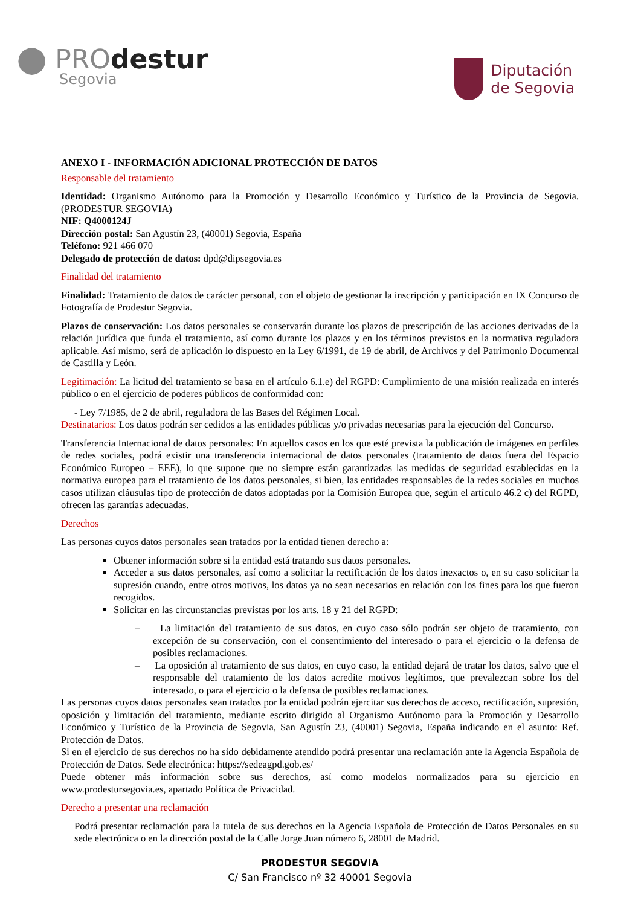⬤ PROdestur
Segovia
Diputación
de Segovia
ANEXO I - INFORMACIÓN ADICIONAL PROTECCIÓN DE DATOS
Responsable del tratamiento
Identidad: Organismo Autónomo para la Promoción y Desarrollo Económico y Turístico de la Provincia de Segovia. (PRODESTUR SEGOVIA)
NIF: Q4000124J
Dirección postal: San Agustín 23, (40001) Segovia, España
Teléfono: 921 466 070
Delegado de protección de datos: dpd@dipsegovia.es
Finalidad del tratamiento
Finalidad: Tratamiento de datos de carácter personal, con el objeto de gestionar la inscripción y participación en IX Concurso de Fotografía de Prodestur Segovia.
Plazos de conservación: Los datos personales se conservarán durante los plazos de prescripción de las acciones derivadas de la relación jurídica que funda el tratamiento, así como durante los plazos y en los términos previstos en la normativa reguladora aplicable. Así mismo, será de aplicación lo dispuesto en la Ley 6/1991, de 19 de abril, de Archivos y del Patrimonio Documental de Castilla y León.
Legitimación: La licitud del tratamiento se basa en el artículo 6.1.e) del RGPD: Cumplimiento de una misión realizada en interés público o en el ejercicio de poderes públicos de conformidad con:
- Ley 7/1985, de 2 de abril, reguladora de las Bases del Régimen Local.
Destinatarios: Los datos podrán ser cedidos a las entidades públicas y/o privadas necesarias para la ejecución del Concurso.
Transferencia Internacional de datos personales: En aquellos casos en los que esté prevista la publicación de imágenes en perfiles de redes sociales, podrá existir una transferencia internacional de datos personales (tratamiento de datos fuera del Espacio Económico Europeo – EEE), lo que supone que no siempre están garantizadas las medidas de seguridad establecidas en la normativa europea para el tratamiento de los datos personales, si bien, las entidades responsables de la redes sociales en muchos casos utilizan cláusulas tipo de protección de datos adoptadas por la Comisión Europea que, según el artículo 46.2 c) del RGPD, ofrecen las garantías adecuadas.
Derechos
Las personas cuyos datos personales sean tratados por la entidad tienen derecho a:
Obtener información sobre si la entidad está tratando sus datos personales.
Acceder a sus datos personales, así como a solicitar la rectificación de los datos inexactos o, en su caso solicitar la supresión cuando, entre otros motivos, los datos ya no sean necesarios en relación con los fines para los que fueron recogidos.
Solicitar en las circunstancias previstas por los arts. 18 y 21 del RGPD:
– La limitación del tratamiento de sus datos, en cuyo caso sólo podrán ser objeto de tratamiento, con excepción de su conservación, con el consentimiento del interesado o para el ejercicio o la defensa de posibles reclamaciones.
– La oposición al tratamiento de sus datos, en cuyo caso, la entidad dejará de tratar los datos, salvo que el responsable del tratamiento de los datos acredite motivos legítimos, que prevalezcan sobre los del interesado, o para el ejercicio o la defensa de posibles reclamaciones.
Las personas cuyos datos personales sean tratados por la entidad podrán ejercitar sus derechos de acceso, rectificación, supresión, oposición y limitación del tratamiento, mediante escrito dirigido al Organismo Autónomo para la Promoción y Desarrollo Económico y Turístico de la Provincia de Segovia, San Agustín 23, (40001) Segovia, España indicando en el asunto: Ref. Protección de Datos.
Si en el ejercicio de sus derechos no ha sido debidamente atendido podrá presentar una reclamación ante la Agencia Española de Protección de Datos. Sede electrónica: https://sedeagpd.gob.es/
Puede obtener más información sobre sus derechos, así como modelos normalizados para su ejercicio en www.prodestursegovia.es, apartado Política de Privacidad.
Derecho a presentar una reclamación
Podrá presentar reclamación para la tutela de sus derechos en la Agencia Española de Protección de Datos Personales en su sede electrónica o en la dirección postal de la Calle Jorge Juan número 6, 28001 de Madrid.
PRODESTUR SEGOVIA
C/ San Francisco nº 32 40001 Segovia